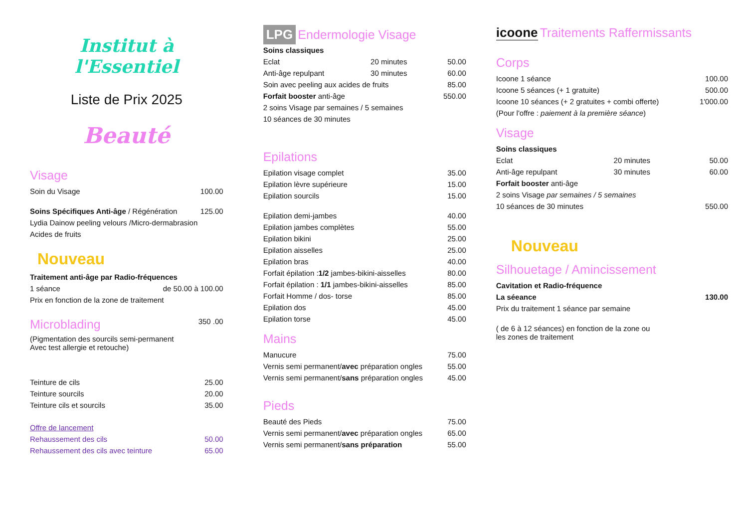Institut à l'Essentiel
Liste de Prix 2025
Beauté
Visage
| Soin du Visage | 100.00 |
| Soins Spécifiques Anti-âge / Régénération | 125.00 |
| Lydia Dainow peeling velours /Micro-dermabrasion | |
| Acides de fruits | |
Nouveau
| Traitement anti-âge par Radio-fréquences | |
| 1 séance | de 50.00 à 100.00 |
| Prix en fonction de la zone de traitement | |
| Microblading | 350 .00 |
| (Pigmentation des sourcils semi-permanent Avec test allergie et retouche) | |
| Teinture de cils | 25.00 |
| Teinture sourcils | 20.00 |
| Teinture cils et sourcils | 35.00 |
| Offre de lancement | |
| Rehaussement des cils | 50.00 |
| Rehaussement des cils avec teinture | 65.00 |
LPG Endermologie Visage
| Soins classiques | | |
| Eclat | 20 minutes | 50.00 |
| Anti-âge repulpant | 30 minutes | 60.00 |
| Soin avec peeling aux acides de fruits | | 85.00 |
| Forfait booster anti-âge | | 550.00 |
| 2 soins Visage par semaines / 5 semaines | | |
| 10 séances de 30 minutes | | |
Epilations
| Epilation visage complet | 35.00 |
| Epilation lèvre supérieure | 15.00 |
| Epilation sourcils | 15.00 |
| Epilation demi-jambes | 40.00 |
| Epilation jambes complètes | 55.00 |
| Epilation bikini | 25.00 |
| Epilation aisselles | 25.00 |
| Epilation bras | 40.00 |
| Forfait épilation : 1/2 jambes-bikini-aisselles | 80.00 |
| Forfait épilation : 1/1 jambes-bikini-aisselles | 85.00 |
| Forfait Homme / dos- torse | 85.00 |
| Epilation dos | 45.00 |
| Epilation torse | 45.00 |
Mains
| Manucure | 75.00 |
| Vernis semi permanent/ avec préparation ongles | 55.00 |
| Vernis semi permanent/ sans préparation ongles | 45.00 |
Pieds
| Beauté des Pieds | 75.00 |
| Vernis semi permanent/ avec préparation ongles | 65.00 |
| Vernis semi permanent/ sans préparation | 55.00 |
icoone Traitements Raffermissants
Corps
| Icoone 1 séance | 100.00 |
| Icoone 5 séances (+ 1 gratuite) | 500.00 |
| Icoone 10 séances (+ 2 gratuites + combi offerte) | 1'000.00 |
| (Pour l'offre : paiement à la première séance ) | |
Visage
| Soins classiques | | |
| Eclat | 20 minutes | 50.00 |
| Anti-âge repulpant | 30 minutes | 60.00 |
| Forfait booster anti-âge | | |
| 2 soins Visage par semaines / 5 semaines | | |
| 10 séances de 30 minutes | | 550.00 |
Nouveau
Silhouetage / Amincissement
| Cavitation et Radio-fréquence | |
| La séeance | 130.00 |
| Prix du traitement 1 séance par semaine | |
| ( de 6 à 12 séances) en fonction de la zone ou les zones de traitement | |